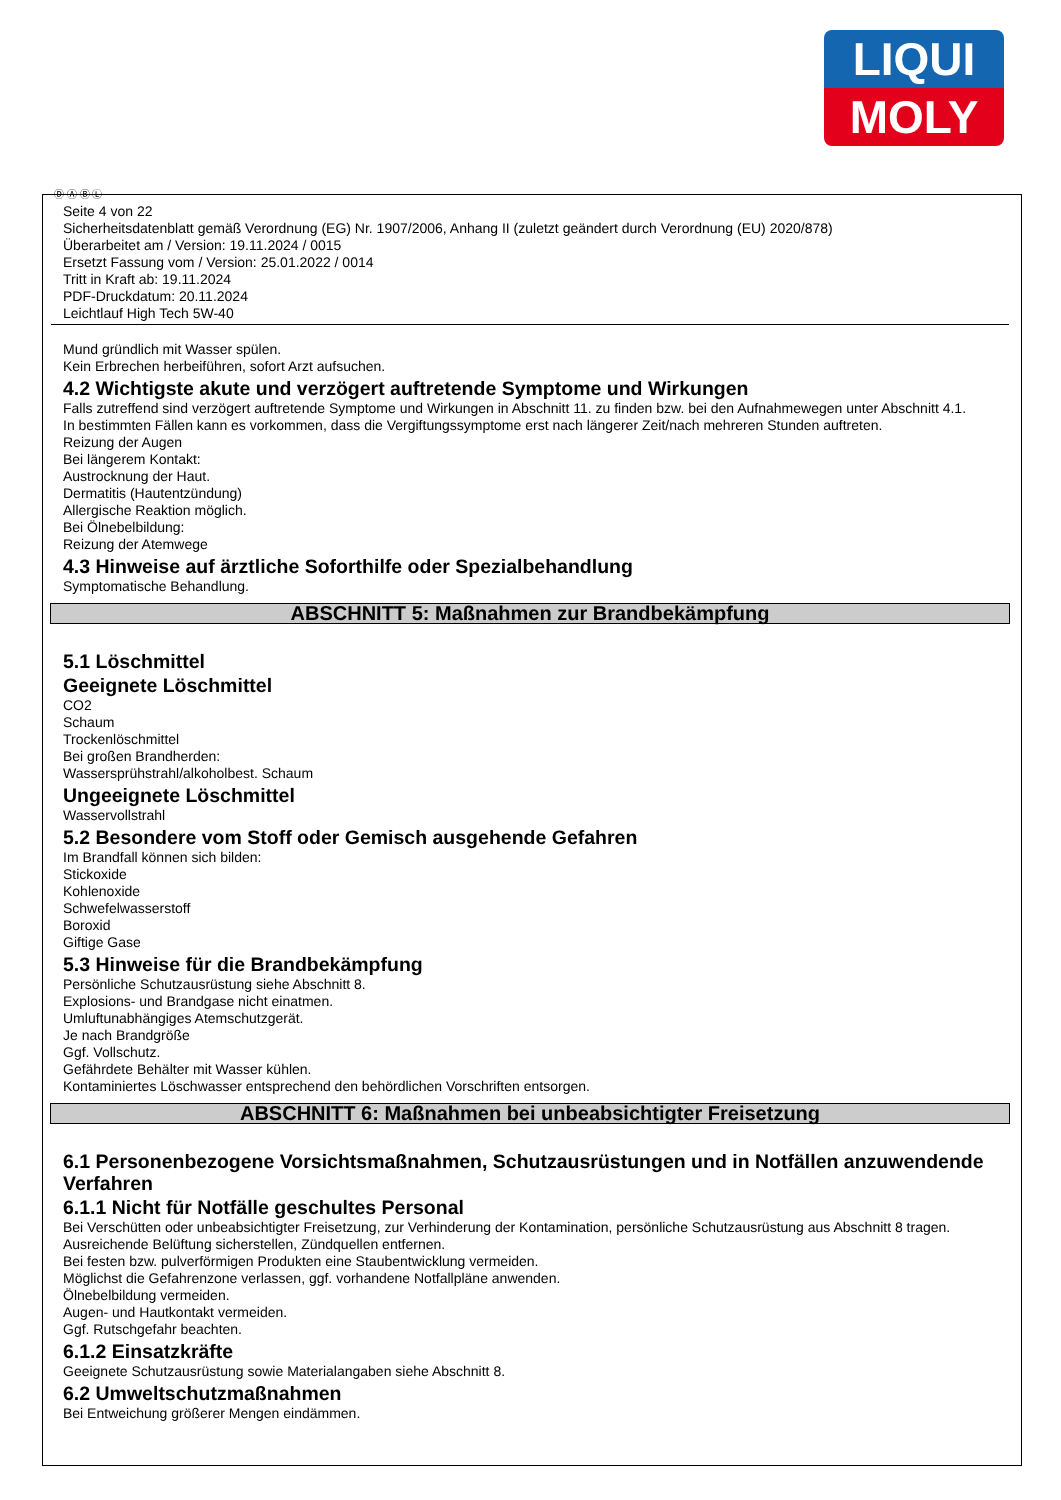LIQUI
MOLY
Ⓓ Ⓐ Ⓑ Ⓛ
Seite 4 von 22
Sicherheitsdatenblatt gemäß Verordnung (EG) Nr. 1907/2006, Anhang II (zuletzt geändert durch Verordnung (EU) 2020/878)
Überarbeitet am / Version: 19.11.2024 / 0015
Ersetzt Fassung vom / Version: 25.01.2022 / 0014
Tritt in Kraft ab: 19.11.2024
PDF-Druckdatum: 20.11.2024
Leichtlauf High Tech 5W-40
Mund gründlich mit Wasser spülen.
Kein Erbrechen herbeiführen, sofort Arzt aufsuchen.
4.2 Wichtigste akute und verzögert auftretende Symptome und Wirkungen
Falls zutreffend sind verzögert auftretende Symptome und Wirkungen in Abschnitt 11. zu finden bzw. bei den Aufnahmewegen unter Abschnitt 4.1.
In bestimmten Fällen kann es vorkommen, dass die Vergiftungssymptome erst nach längerer Zeit/nach mehreren Stunden auftreten.
Reizung der Augen
Bei längerem Kontakt:
Austrocknung der Haut.
Dermatitis (Hautentzündung)
Allergische Reaktion möglich.
Bei Ölnebelbildung:
Reizung der Atemwege
4.3 Hinweise auf ärztliche Soforthilfe oder Spezialbehandlung
Symptomatische Behandlung.
ABSCHNITT 5: Maßnahmen zur Brandbekämpfung
5.1 Löschmittel
Geeignete Löschmittel
CO2
Schaum
Trockenlöschmittel
Bei großen Brandherden:
Wassersprühstrahl/alkoholbest. Schaum
Ungeeignete Löschmittel
Wasservollstrahl
5.2 Besondere vom Stoff oder Gemisch ausgehende Gefahren
Im Brandfall können sich bilden:
Stickoxide
Kohlenoxide
Schwefelwasserstoff
Boroxid
Giftige Gase
5.3 Hinweise für die Brandbekämpfung
Persönliche Schutzausrüstung siehe Abschnitt 8.
Explosions- und Brandgase nicht einatmen.
Umluftunabhängiges Atemschutzgerät.
Je nach Brandgröße
Ggf. Vollschutz.
Gefährdete Behälter mit Wasser kühlen.
Kontaminiertes Löschwasser entsprechend den behördlichen Vorschriften entsorgen.
ABSCHNITT 6: Maßnahmen bei unbeabsichtigter Freisetzung
6.1 Personenbezogene Vorsichtsmaßnahmen, Schutzausrüstungen und in Notfällen anzuwendende Verfahren
6.1.1 Nicht für Notfälle geschultes Personal
Bei Verschütten oder unbeabsichtigter Freisetzung, zur Verhinderung der Kontamination, persönliche Schutzausrüstung aus Abschnitt 8 tragen.
Ausreichende Belüftung sicherstellen, Zündquellen entfernen.
Bei festen bzw. pulverförmigen Produkten eine Staubentwicklung vermeiden.
Möglichst die Gefahrenzone verlassen, ggf. vorhandene Notfallpläne anwenden.
Ölnebelbildung vermeiden.
Augen- und Hautkontakt vermeiden.
Ggf. Rutschgefahr beachten.
6.1.2 Einsatzkräfte
Geeignete Schutzausrüstung sowie Materialangaben siehe Abschnitt 8.
6.2 Umweltschutzmaßnahmen
Bei Entweichung größerer Mengen eindämmen.